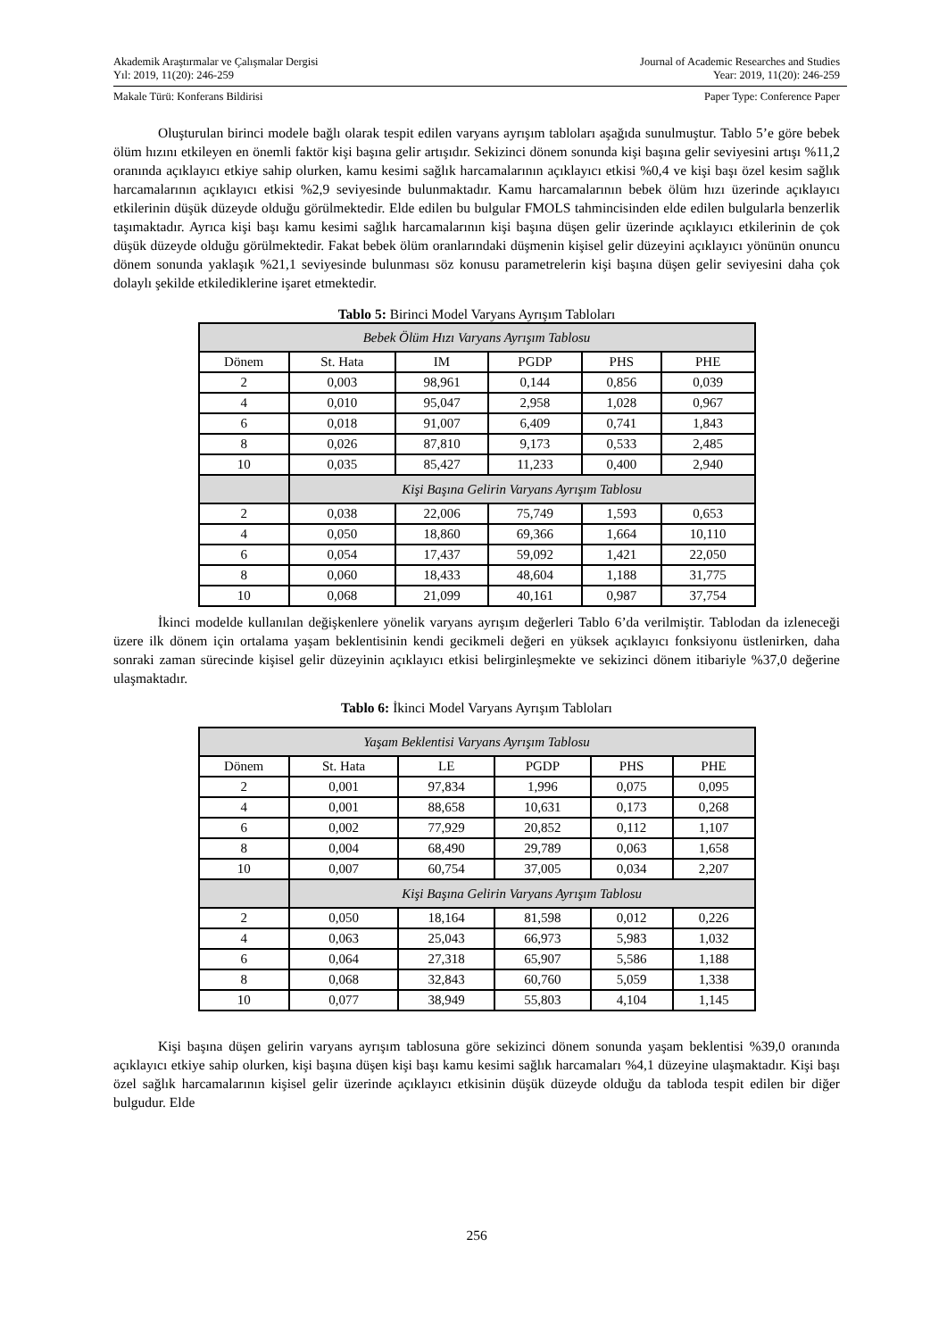Akademik Araştırmalar ve Çalışmalar Dergisi
Yıl: 2019, 11(20): 246-259
Journal of Academic Researches and Studies
Year: 2019, 11(20): 246-259
Makale Türü: Konferans Bildirisi
Paper Type: Conference Paper
Oluşturulan birinci modele bağlı olarak tespit edilen varyans ayrışım tabloları aşağıda sunulmuştur. Tablo 5’e göre bebek ölüm hızını etkileyen en önemli faktör kişi başına gelir artışıdır. Sekizinci dönem sonunda kişi başına gelir seviyesini artışı %11,2 oranında açıklayıcı etkiye sahip olurken, kamu kesimi sağlık harcamalarının açıklayıcı etkisi %0,4 ve kişi başı özel kesim sağlık harcamalarının açıklayıcı etkisi %2,9 seviyesinde bulunmaktadır. Kamu harcamalarının bebek ölüm hızı üzerinde açıklayıcı etkilerinin düşük düzeyde olduğu görülmektedir. Elde edilen bu bulgular FMOLS tahmincisinden elde edilen bulgularla benzerlik taşımaktadır. Ayrıca kişi başı kamu kesimi sağlık harcamalarının kişi başına düşen gelir üzerinde açıklayıcı etkilerinin de çok düşük düzeyde olduğu görülmektedir. Fakat bebek ölüm oranlarındaki düşmenin kişisel gelir düzeyini açıklayıcı yönünün onuncu dönem sonunda yaklaşık %21,1 seviyesinde bulunması söz konusu parametrelerin kişi başına düşen gelir seviyesini daha çok dolaylı şekilde etkilediklerine işaret etmektedir.
Tablo 5: Birinci Model Varyans Ayrışım Tabloları
| Bebek Ölüm Hızı Varyans Ayrışım Tablosu | | | | | |
| Dönem | St. Hata | IM | PGDP | PHS | PHE |
| 2 | 0,003 | 98,961 | 0,144 | 0,856 | 0,039 |
| 4 | 0,010 | 95,047 | 2,958 | 1,028 | 0,967 |
| 6 | 0,018 | 91,007 | 6,409 | 0,741 | 1,843 |
| 8 | 0,026 | 87,810 | 9,173 | 0,533 | 2,485 |
| 10 | 0,035 | 85,427 | 11,233 | 0,400 | 2,940 |
| | Kişi Başına Gelirin Varyans Ayrışım Tablosu | | | | |
| 2 | 0,038 | 22,006 | 75,749 | 1,593 | 0,653 |
| 4 | 0,050 | 18,860 | 69,366 | 1,664 | 10,110 |
| 6 | 0,054 | 17,437 | 59,092 | 1,421 | 22,050 |
| 8 | 0,060 | 18,433 | 48,604 | 1,188 | 31,775 |
| 10 | 0,068 | 21,099 | 40,161 | 0,987 | 37,754 |
İkinci modelde kullanılan değişkenlere yönelik varyans ayrışım değerleri Tablo 6’da verilmiştir. Tablodan da izleneceği üzere ilk dönem için ortalama yaşam beklentisinin kendi gecikmeli değeri en yüksek açıklayıcı fonksiyonu üstlenirken, daha sonraki zaman sürecinde kişisel gelir düzeyinin açıklayıcı etkisi belirginleşmekte ve sekizinci dönem itibariyle %37,0 değerine ulaşmaktadır.
Tablo 6: İkinci Model Varyans Ayrışım Tabloları
| Yaşam Beklentisi Varyans Ayrışım Tablosu | | | | | |
| Dönem | St. Hata | LE | PGDP | PHS | PHE |
| 2 | 0,001 | 97,834 | 1,996 | 0,075 | 0,095 |
| 4 | 0,001 | 88,658 | 10,631 | 0,173 | 0,268 |
| 6 | 0,002 | 77,929 | 20,852 | 0,112 | 1,107 |
| 8 | 0,004 | 68,490 | 29,789 | 0,063 | 1,658 |
| 10 | 0,007 | 60,754 | 37,005 | 0,034 | 2,207 |
| | Kişi Başına Gelirin Varyans Ayrışım Tablosu | | | | |
| 2 | 0,050 | 18,164 | 81,598 | 0,012 | 0,226 |
| 4 | 0,063 | 25,043 | 66,973 | 5,983 | 1,032 |
| 6 | 0,064 | 27,318 | 65,907 | 5,586 | 1,188 |
| 8 | 0,068 | 32,843 | 60,760 | 5,059 | 1,338 |
| 10 | 0,077 | 38,949 | 55,803 | 4,104 | 1,145 |
Kişi başına düşen gelirin varyans ayrışım tablosuna göre sekizinci dönem sonunda yaşam beklentisi %39,0 oranında açıklayıcı etkiye sahip olurken, kişi başına düşen kişi başı kamu kesimi sağlık harcamaları %4,1 düzeyine ulaşmaktadır. Kişi başı özel sağlık harcamalarının kişisel gelir üzerinde açıklayıcı etkisinin düşük düzeyde olduğu da tabloda tespit edilen bir diğer bulgudur. Elde
256